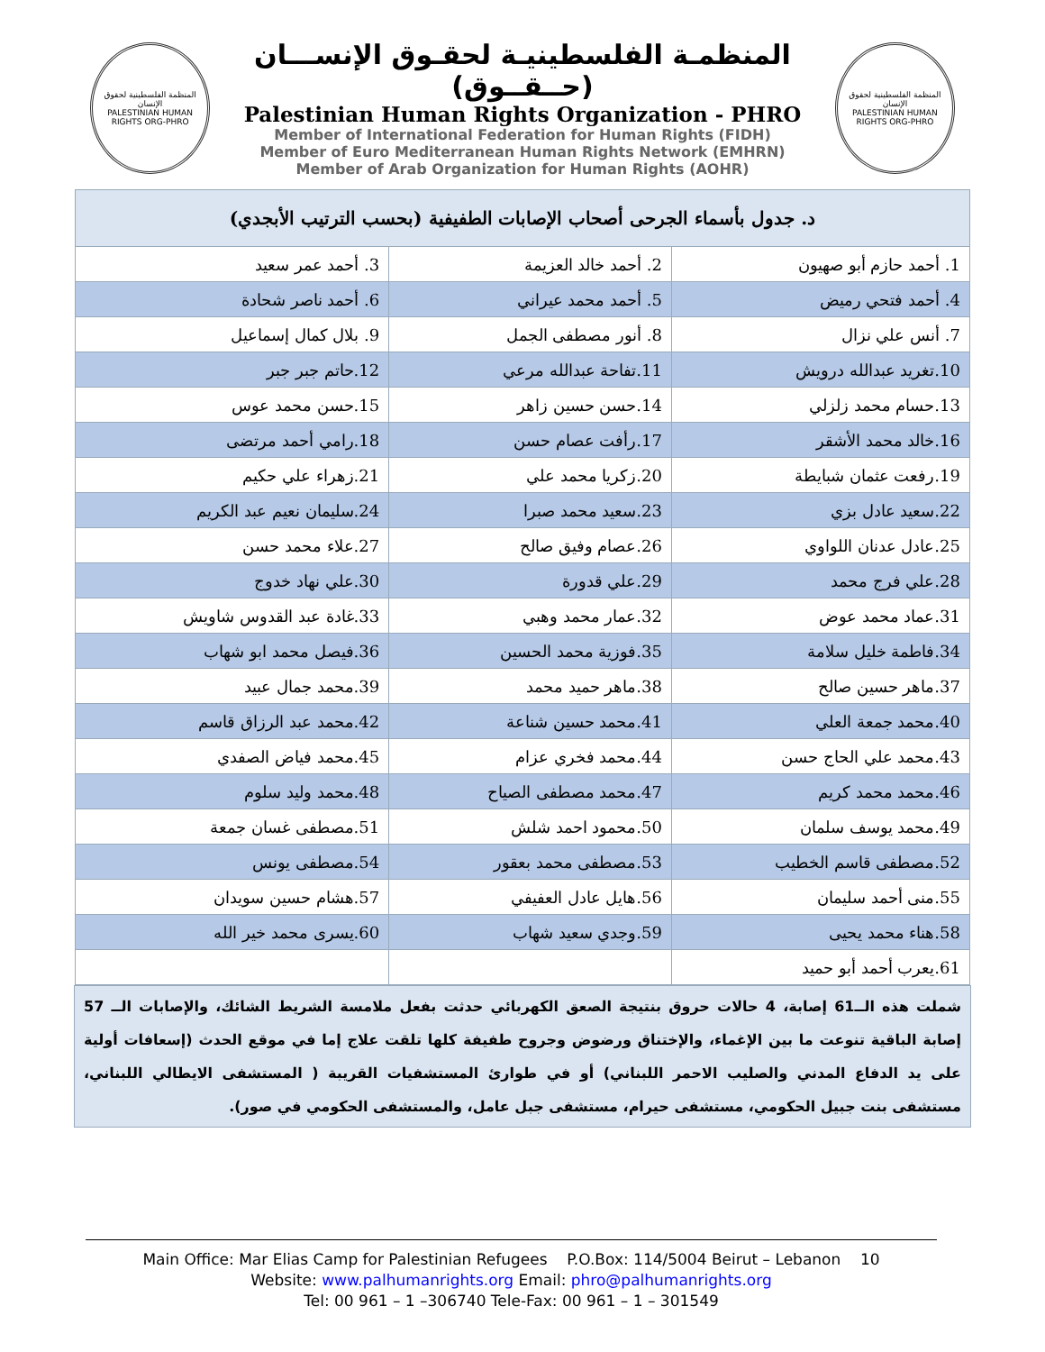المنظمة الفلسطينية لحقوق الإنسان
PALESTINIAN HUMAN RIGHTS ORG-PHRO
المنظمـة الفلسطينيـة لحقـوق الإنســـان (حــقــوق)
Palestinian Human Rights Organization - PHRO
Member of International Federation for Human Rights (FIDH)
Member of Euro Mediterranean Human Rights Network (EMHRN)
Member of Arab Organization for Human Rights (AOHR)
المنظمة الفلسطينية لحقوق الإنسان
PALESTINIAN HUMAN RIGHTS ORG-PHRO
| د. جدول بأسماء الجرحى أصحاب الإصابات الطفيفية (بحسب الترتيب الأبجدي) | | |
| --- | --- | --- |
| 1. أحمد حازم أبو صهيون | 2. أحمد خالد العزيمة | 3. أحمد عمر سعيد |
| 4. أحمد فتحي رميض | 5. أحمد محمد عيراني | 6. أحمد ناصر شحادة |
| 7. أنس علي نزال | 8. أنور مصطفى الجمل | 9. بلال كمال إسماعيل |
| 10.تغريد عبدالله درويش | 11.تفاحة عبدالله مرعي | 12.حاتم جبر جبر |
| 13.حسام محمد زلزلي | 14.حسن حسين زاهر | 15.حسن محمد عوس |
| 16.خالد محمد الأشقر | 17.رأفت عصام حسن | 18.رامي أحمد مرتضى |
| 19.رفعت عثمان شبايطة | 20.زكريا محمد علي | 21.زهراء علي حكيم |
| 22.سعيد عادل بزي | 23.سعيد محمد صبرا | 24.سليمان نعيم عبد الكريم |
| 25.عادل عدنان اللواوي | 26.عصام وفيق صالح | 27.علاء محمد حسن |
| 28.علي فرج محمد | 29.علي قدورة | 30.علي نهاد خدوج |
| 31.عماد محمد عوض | 32.عمار محمد وهبي | 33.غادة عبد القدوس شاويش |
| 34.فاطمة خليل سلامة | 35.فوزية محمد الحسين | 36.فيصل محمد ابو شهاب |
| 37.ماهر حسين صالح | 38.ماهر حميد محمد | 39.محمد جمال عبيد |
| 40.محمد جمعة العلي | 41.محمد حسين شناعة | 42.محمد عبد الرزاق قاسم |
| 43.محمد علي الحاج حسن | 44.محمد فخري عزام | 45.محمد فياض الصفدي |
| 46.محمد محمد كريم | 47.محمد مصطفى الصياح | 48.محمد وليد سلوم |
| 49.محمد يوسف سلمان | 50.محمود احمد شلش | 51.مصطفى غسان جمعة |
| 52.مصطفى قاسم الخطيب | 53.مصطفى محمد بعقور | 54.مصطفى يونس |
| 55.منى أحمد سليمان | 56.هايل عادل العفيفي | 57.هشام حسين سويدان |
| 58.هناء محمد يحيى | 59.وجدي سعيد شهاب | 60.يسرى محمد خير الله |
| 61.يعرب أحمد أبو حميد | | |
شملت هذه الــ61 إصابة، 4 حالات حروق بنتيجة الصعق الكهربائي حدثت بفعل ملامسة الشريط الشائك، والإصابات الــ 57 إصابة الباقية تنوعت ما بين الإغماء، والإختناق ورضوض وجروح طفيفة كلها تلقت علاج إما في موقع الحدث (إسعافات أولية على يد الدفاع المدني والصليب الاحمر اللبناني) أو في طوارئ المستشفيات القريبة ( المستشفى الايطالي اللبناني، مستشفى بنت جبيل الحكومي، مستشفى حيرام، مستشفى جبل عامل، والمستشفى الحكومي في صور).
Main Office: Mar Elias Camp for Palestinian Refugees P.O.Box: 114/5004 Beirut – Lebanon 10
Website: www.palhumanrights.org Email: phro@palhumanrights.org
Tel: 00 961 – 1 –306740 Tele-Fax: 00 961 – 1 – 301549